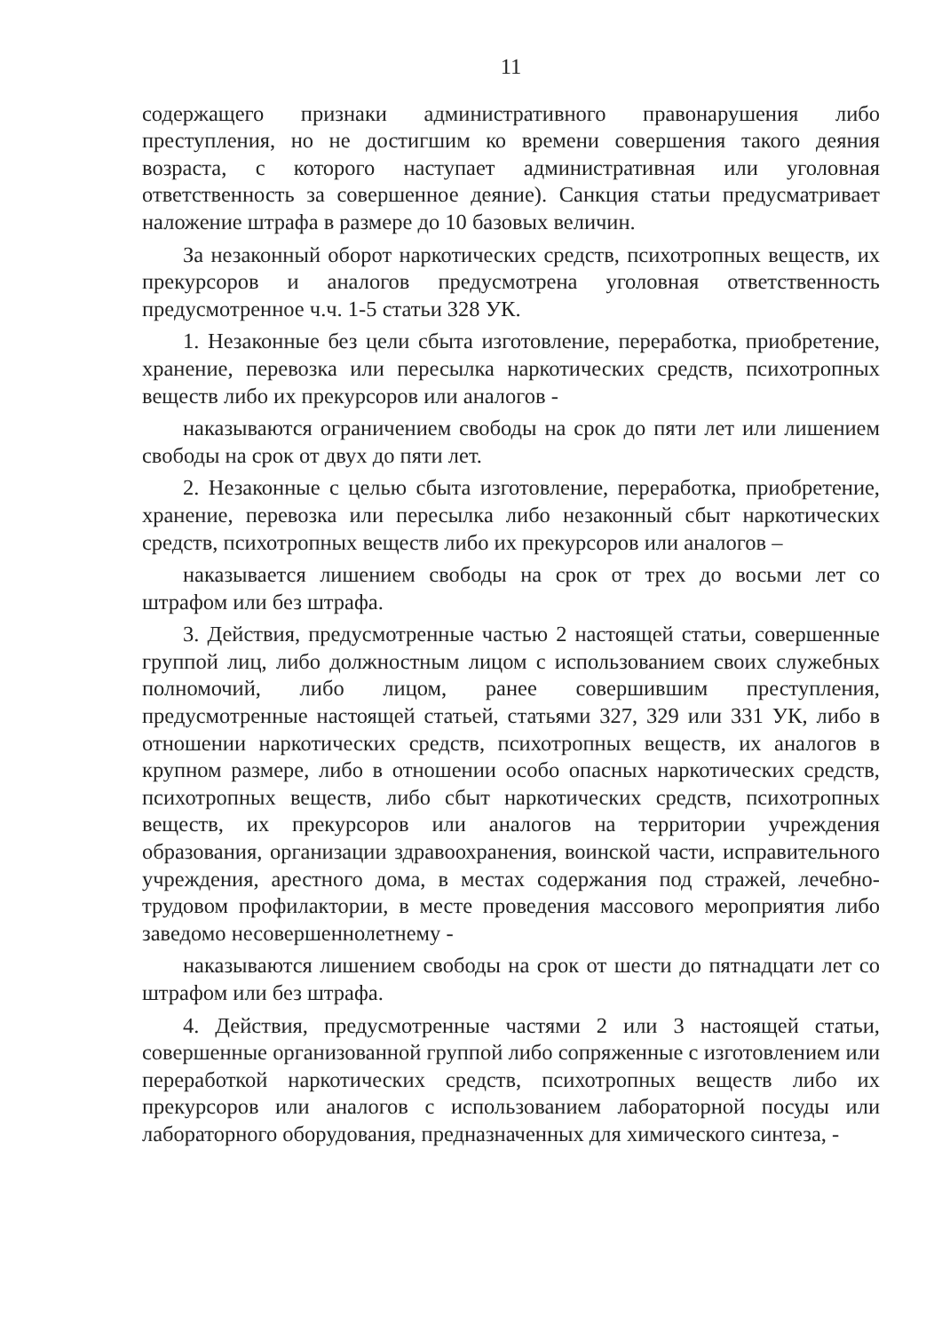11
содержащего признаки административного правонарушения либо преступления, но не достигшим ко времени совершения такого деяния возраста, с которого наступает административная или уголовная ответственность за совершенное деяние). Санкция статьи предусматривает наложение штрафа в размере до 10 базовых величин.
За незаконный оборот наркотических средств, психотропных веществ, их прекурсоров и аналогов предусмотрена уголовная ответственность предусмотренное ч.ч. 1-5 статьи 328 УК.
1. Незаконные без цели сбыта изготовление, переработка, приобретение, хранение, перевозка или пересылка наркотических средств, психотропных веществ либо их прекурсоров или аналогов -
наказываются ограничением свободы на срок до пяти лет или лишением свободы на срок от двух до пяти лет.
2. Незаконные с целью сбыта изготовление, переработка, приобретение, хранение, перевозка или пересылка либо незаконный сбыт наркотических средств, психотропных веществ либо их прекурсоров или аналогов –
наказывается лишением свободы на срок от трех до восьми лет со штрафом или без штрафа.
3. Действия, предусмотренные частью 2 настоящей статьи, совершенные группой лиц, либо должностным лицом с использованием своих служебных полномочий, либо лицом, ранее совершившим преступления, предусмотренные настоящей статьей, статьями 327, 329 или 331 УК, либо в отношении наркотических средств, психотропных веществ, их аналогов в крупном размере, либо в отношении особо опасных наркотических средств, психотропных веществ, либо сбыт наркотических средств, психотропных веществ, их прекурсоров или аналогов на территории учреждения образования, организации здравоохранения, воинской части, исправительного учреждения, арестного дома, в местах содержания под стражей, лечебно-трудовом профилактории, в месте проведения массового мероприятия либо заведомо несовершеннолетнему -
наказываются лишением свободы на срок от шести до пятнадцати лет со штрафом или без штрафа.
4. Действия, предусмотренные частями 2 или 3 настоящей статьи, совершенные организованной группой либо сопряженные с изготовлением или переработкой наркотических средств, психотропных веществ либо их прекурсоров или аналогов с использованием лабораторной посуды или лабораторного оборудования, предназначенных для химического синтеза, -